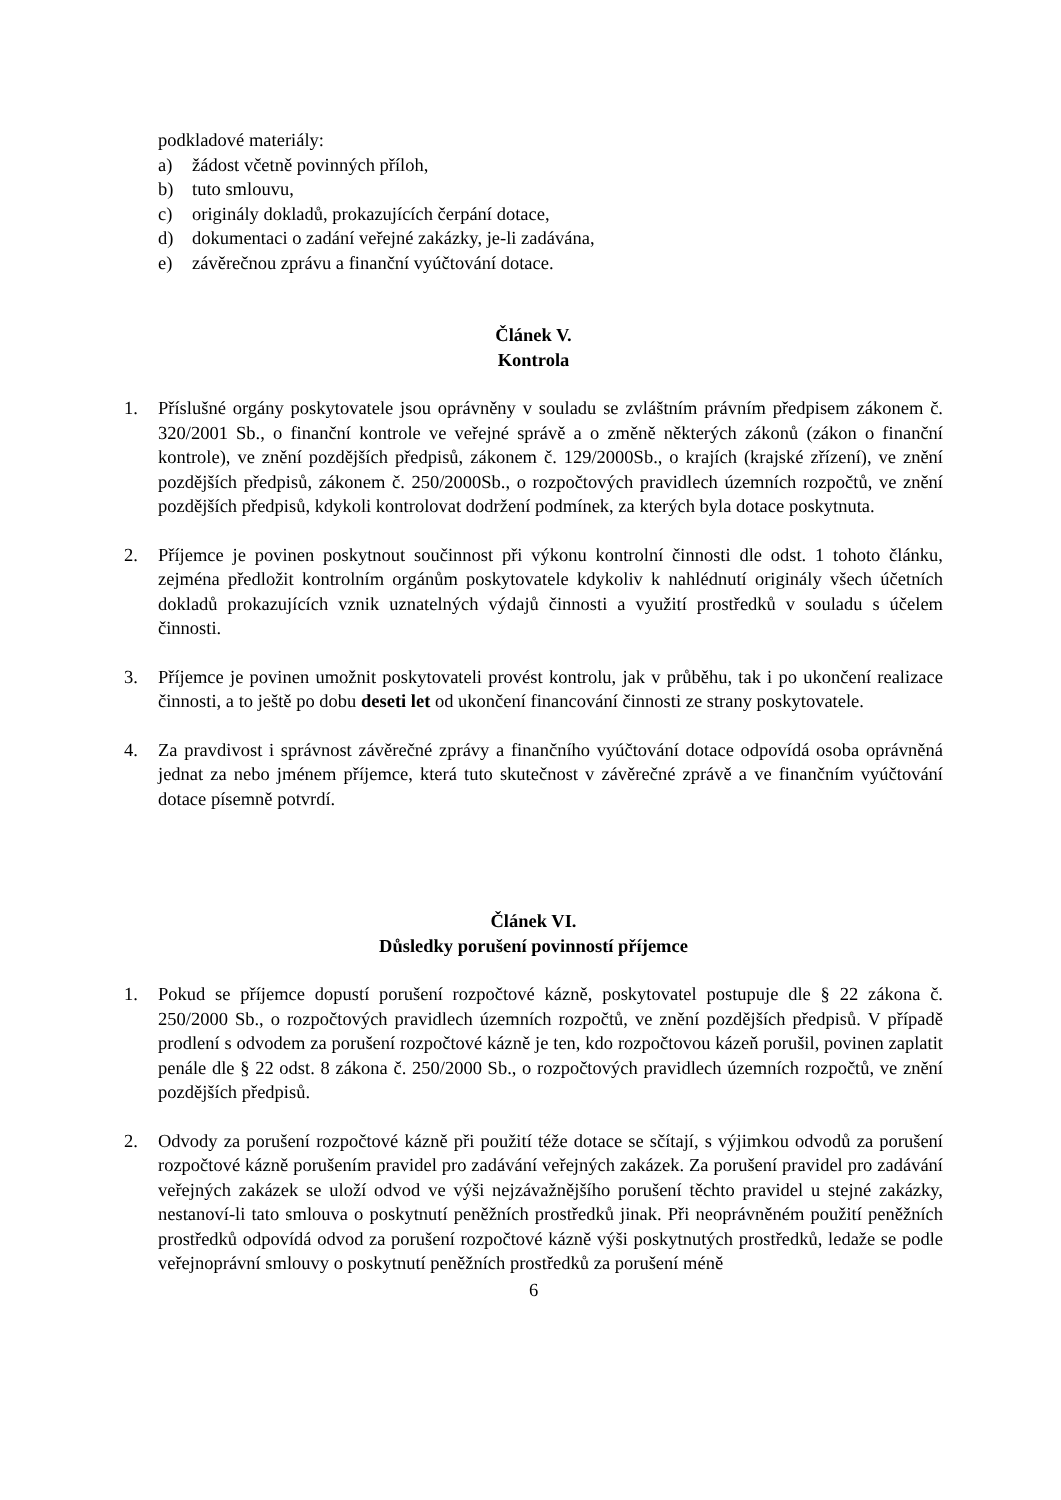podkladové materiály:
a) žádost včetně povinných příloh,
b) tuto smlouvu,
c) originály dokladů, prokazujících čerpání dotace,
d) dokumentaci o zadání veřejné zakázky, je-li zadávána,
e) závěrečnou zprávu a finanční vyúčtování dotace.
Článek V.
Kontrola
1. Příslušné orgány poskytovatele jsou oprávněny v souladu se zvláštním právním předpisem zákonem č. 320/2001 Sb., o finanční kontrole ve veřejné správě a o změně některých zákonů (zákon o finanční kontrole), ve znění pozdějších předpisů, zákonem č. 129/2000Sb., o krajích (krajské zřízení), ve znění pozdějších předpisů, zákonem č. 250/2000Sb., o rozpočtových pravidlech územních rozpočtů, ve znění pozdějších předpisů, kdykoli kontrolovat dodržení podmínek, za kterých byla dotace poskytnuta.
2. Příjemce je povinen poskytnout součinnost při výkonu kontrolní činnosti dle odst. 1 tohoto článku, zejména předložit kontrolním orgánům poskytovatele kdykoliv k nahlédnutí originály všech účetních dokladů prokazujících vznik uznatelných výdajů činnosti a využití prostředků v souladu s účelem činnosti.
3. Příjemce je povinen umožnit poskytovateli provést kontrolu, jak v průběhu, tak i po ukončení realizace činnosti, a to ještě po dobu deseti let od ukončení financování činnosti ze strany poskytovatele.
4. Za pravdivost i správnost závěrečné zprávy a finančního vyúčtování dotace odpovídá osoba oprávněná jednat za nebo jménem příjemce, která tuto skutečnost v závěrečné zprávě a ve finančním vyúčtování dotace písemně potvrdí.
Článek VI.
Důsledky porušení povinností příjemce
1. Pokud se příjemce dopustí porušení rozpočtové kázně, poskytovatel postupuje dle § 22 zákona č. 250/2000 Sb., o rozpočtových pravidlech územních rozpočtů, ve znění pozdějších předpisů. V případě prodlení s odvodem za porušení rozpočtové kázně je ten, kdo rozpočtovou kázeň porušil, povinen zaplatit penále dle § 22 odst. 8 zákona č. 250/2000 Sb., o rozpočtových pravidlech územních rozpočtů, ve znění pozdějších předpisů.
2. Odvody za porušení rozpočtové kázně při použití téže dotace se sčítají, s výjimkou odvodů za porušení rozpočtové kázně porušením pravidel pro zadávání veřejných zakázek. Za porušení pravidel pro zadávání veřejných zakázek se uloží odvod ve výši nejzávažnějšího porušení těchto pravidel u stejné zakázky, nestanoví-li tato smlouva o poskytnutí peněžních prostředků jinak. Při neoprávněném použití peněžních prostředků odpovídá odvod za porušení rozpočtové kázně výši poskytnutých prostředků, ledaže se podle veřejnoprávní smlouvy o poskytnutí peněžních prostředků za porušení méně
6